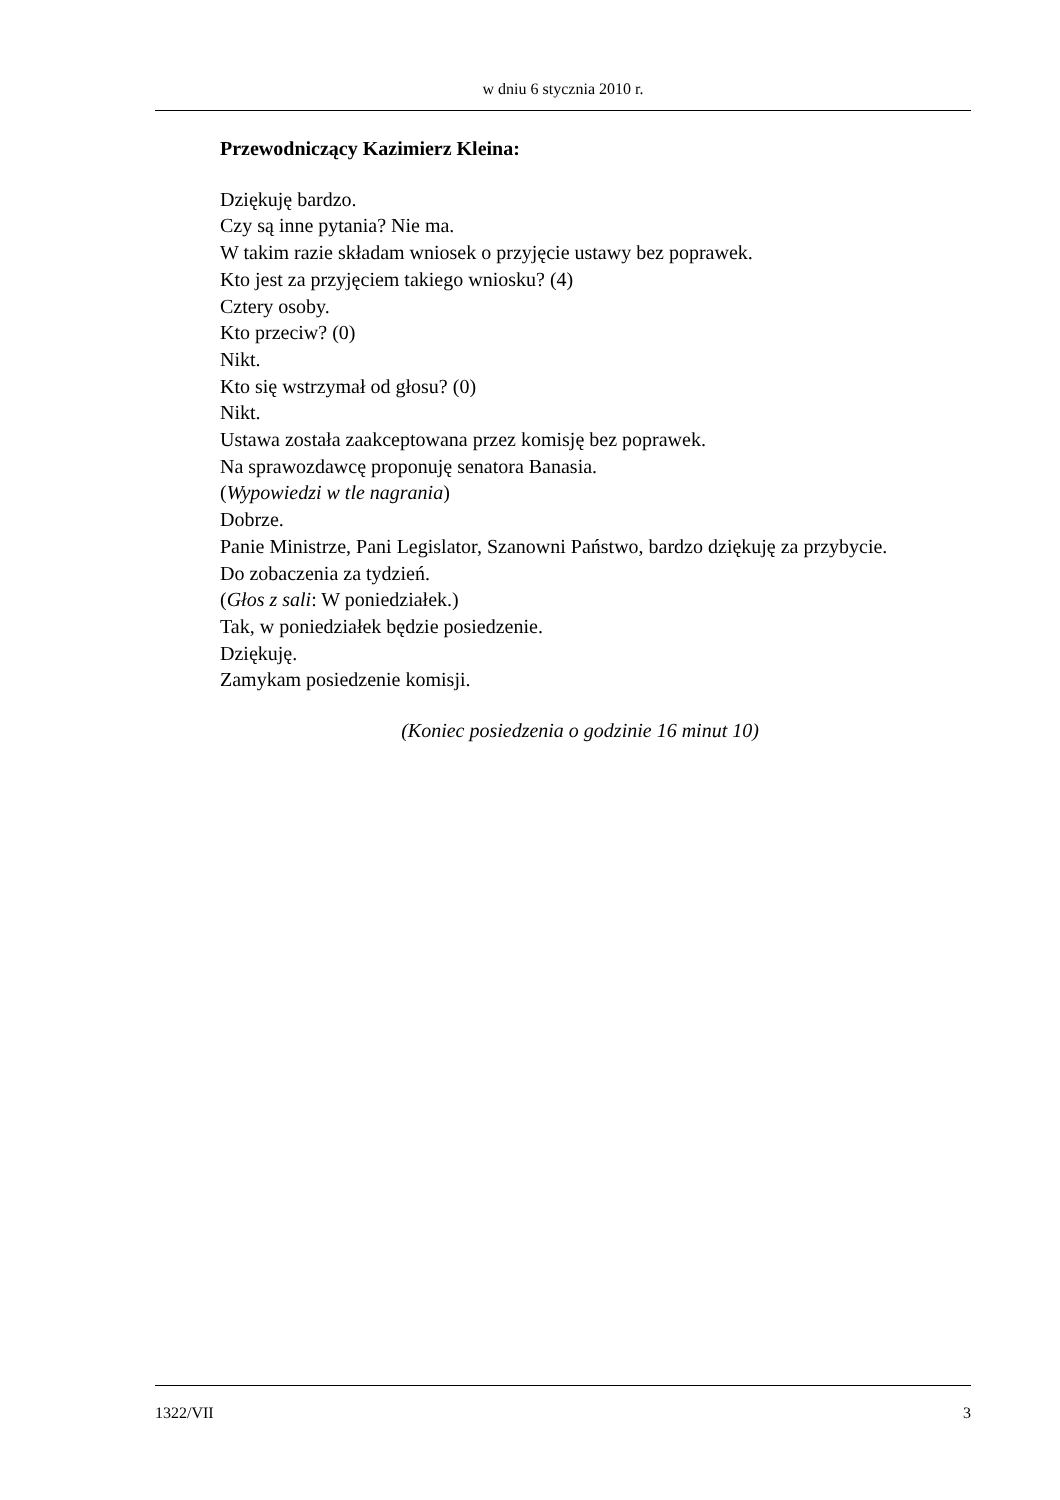w dniu 6 stycznia 2010 r.
Przewodniczący Kazimierz Kleina:
Dziękuję bardzo.
Czy są inne pytania? Nie ma.
W takim razie składam wniosek o przyjęcie ustawy bez poprawek.
Kto jest za przyjęciem takiego wniosku? (4)
Cztery osoby.
Kto przeciw? (0)
Nikt.
Kto się wstrzymał od głosu? (0)
Nikt.
Ustawa została zaakceptowana przez komisję bez poprawek.
Na sprawozdawcę proponuję senatora Banasia.
(Wypowiedzi w tle nagrania)
Dobrze.
Panie Ministrze, Pani Legislator, Szanowni Państwo, bardzo dziękuję za przybycie.
Do zobaczenia za tydzień.
(Głos z sali: W poniedziałek.)
Tak, w poniedziałek będzie posiedzenie.
Dziękuję.
Zamykam posiedzenie komisji.
(Koniec posiedzenia o godzinie 16 minut 10)
1322/VII 3